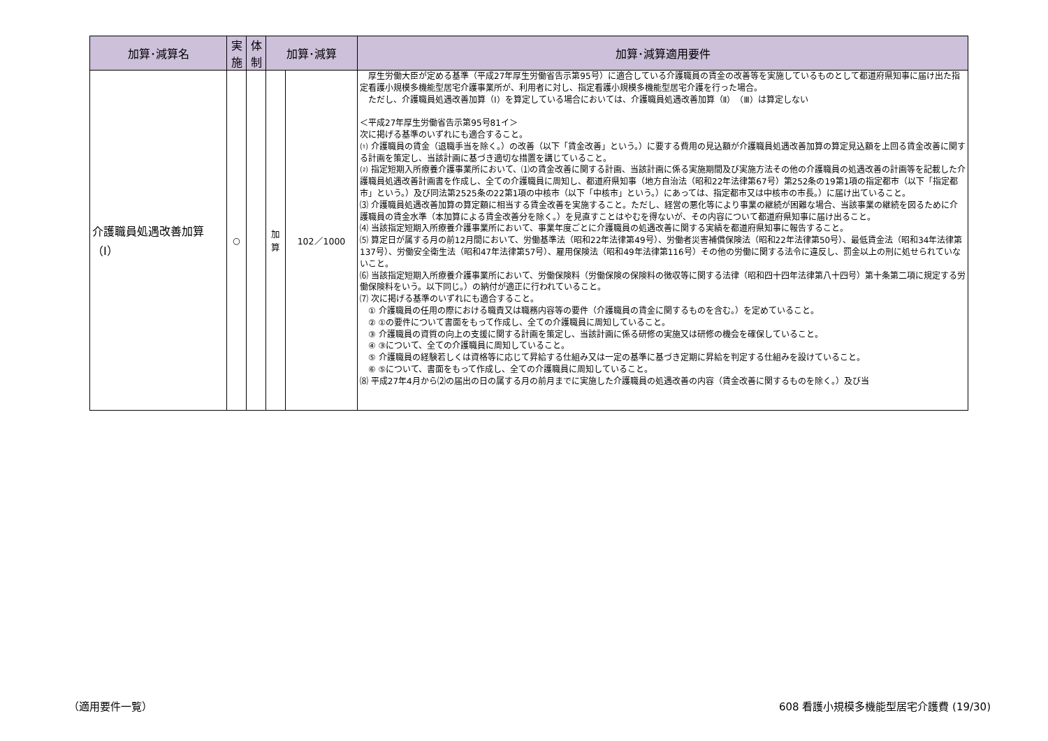| 加算･減算名 | 実施 | 体制 | 加算･減算 | | 加算･減算適用要件 |
| --- | --- | --- | --- | --- | --- |
| 介護職員処遇改善加算（Ⅰ） | ○ | | 加算 | 102／1000 | 厚生労働大臣が定める基準（平成27年厚生労働省告示第95号）に適合している介護職員の賃金の改善等を実施しているものとして都道府県知事に届け出た指定看護小規模多機能型居宅介護事業所が、利用者に対し、指定看護小規模多機能型居宅介護を行った場合。 ただし、介護職員処遇改善加算（Ⅰ）を算定している場合においては、介護職員処遇改善加算（Ⅱ）（Ⅲ）は算定しない ＜平成27年厚生労働省告示第95号81イ＞ 次に掲げる基準のいずれにも適合すること。 ⑴ 介護職員の賃金（退職手当を除く。）の改善（以下「賃金改善」という。）に要する費用の見込額が介護職員処遇改善加算の算定見込額を上回る賃金改善に関する計画を策定し、当該計画に基づき適切な措置を講じていること。 ⑵ 指定短期入所療養介護事業所において、⑴の賃金改善に関する計画、当該計画に係る実施期間及び実施方法その他の介護職員の処遇改善の計画等を記載した介護職員処遇改善計画書を作成し、全ての介護職員に周知し、都道府県知事（地方自治法（昭和22年法律第67号）第252条の19第1項の指定都市（以下「指定都市」という。）及び同法第2525条の22第1項の中核市（以下「中核市」という。）にあっては、指定都市又は中核市の市長。）に届け出ていること。 ⑶ 介護職員処遇改善加算の算定額に相当する賃金改善を実施すること。ただし、経営の悪化等により事業の継続が困難な場合、当該事業の継続を図るために介護職員の賃金水準（本加算による賃金改善分を除く。）を見直すことはやむを得ないが、その内容について都道府県知事に届け出ること。 ⑷ 当該指定短期入所療養介護事業所において、事業年度ごとに介護職員の処遇改善に関する実績を都道府県知事に報告すること。 ⑸ 算定日が属する月の前12月間において、労働基準法（昭和22年法律第49号）、労働者災害補償保険法（昭和22年法律第50号）、最低賃金法（昭和34年法律第137号）、労働安全衛生法（昭和47年法律第57号）、雇用保険法（昭和49年法律第116号）その他の労働に関する法令に違反し、罰金以上の刑に処せられていないこと。 ⑹ 当該指定短期入所療養介護事業所において、労働保険料（労働保険の保険料の徴収等に関する法律（昭和四十四年法律第八十四号）第十条第二項に規定する労働保険料をいう。以下同じ。）の納付が適正に行われていること。 ⑺ 次に掲げる基準のいずれにも適合すること。 ① 介護職員の任用の際における職責又は職務内容等の要件（介護職員の賃金に関するものを含む。）を定めていること。 ② ①の要件について書面をもって作成し、全ての介護職員に周知していること。 ③ 介護職員の資質の向上の支援に関する計画を策定し、当該計画に係る研修の実施又は研修の機会を確保していること。 ④ ③について、全ての介護職員に周知していること。 ⑤ 介護職員の経験若しくは資格等に応じて昇給する仕組み又は一定の基準に基づき定期に昇給を判定する仕組みを設けていること。 ⑥ ⑤について、書面をもって作成し、全ての介護職員に周知していること。 ⑻ 平成27年4月から⑵の届出の日の属する月の前月までに実施した介護職員の処遇改善の内容（賃金改善に関するものを除く。）及び当 |
（適用要件一覧）
608 看護小規模多機能型居宅介護費 (19/30)